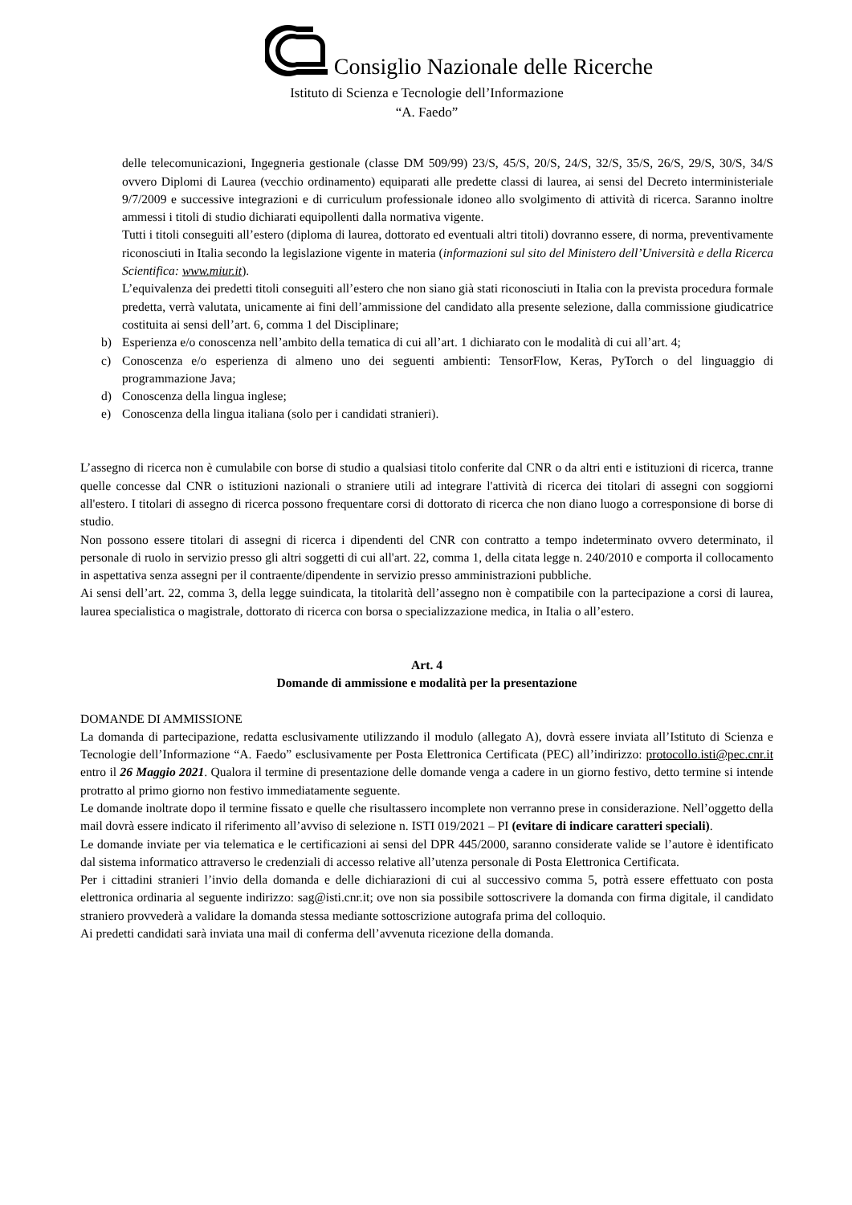Consiglio Nazionale delle Ricerche
Istituto di Scienza e Tecnologie dell’Informazione
“A. Faedo”
delle telecomunicazioni, Ingegneria gestionale (classe DM 509/99) 23/S, 45/S, 20/S, 24/S, 32/S, 35/S, 26/S, 29/S, 30/S, 34/S ovvero Diplomi di Laurea (vecchio ordinamento) equiparati alle predette classi di laurea, ai sensi del Decreto interministeriale 9/7/2009 e successive integrazioni e di curriculum professionale idoneo allo svolgimento di attività di ricerca. Saranno inoltre ammessi i titoli di studio dichiarati equipollenti dalla normativa vigente.
Tutti i titoli conseguiti all’estero (diploma di laurea, dottorato ed eventuali altri titoli) dovranno essere, di norma, preventivamente riconosciuti in Italia secondo la legislazione vigente in materia (informazioni sul sito del Ministero dell’Università e della Ricerca Scientifica: www.miur.it).
L’equivalenza dei predetti titoli conseguiti all’estero che non siano già stati riconosciuti in Italia con la prevista procedura formale predetta, verrà valutata, unicamente ai fini dell’ammissione del candidato alla presente selezione, dalla commissione giudicatrice costituita ai sensi dell’art. 6, comma 1 del Disciplinare;
b) Esperienza e/o conoscenza nell’ambito della tematica di cui all’art. 1 dichiarato con le modalità di cui all’art. 4;
c) Conoscenza e/o esperienza di almeno uno dei seguenti ambienti: TensorFlow, Keras, PyTorch o del linguaggio di programmazione Java;
d) Conoscenza della lingua inglese;
e) Conoscenza della lingua italiana (solo per i candidati stranieri).
L’assegno di ricerca non è cumulabile con borse di studio a qualsiasi titolo conferite dal CNR o da altri enti e istituzioni di ricerca, tranne quelle concesse dal CNR o istituzioni nazionali o straniere utili ad integrare l'attività di ricerca dei titolari di assegni con soggiorni all'estero. I titolari di assegno di ricerca possono frequentare corsi di dottorato di ricerca che non diano luogo a corresponsione di borse di studio.
Non possono essere titolari di assegni di ricerca i dipendenti del CNR con contratto a tempo indeterminato ovvero determinato, il personale di ruolo in servizio presso gli altri soggetti di cui all'art. 22, comma 1, della citata legge n. 240/2010 e comporta il collocamento in aspettativa senza assegni per il contraente/dipendente in servizio presso amministrazioni pubbliche.
Ai sensi dell’art. 22, comma 3, della legge suindicata, la titolarità dell’assegno non è compatibile con la partecipazione a corsi di laurea, laurea specialistica o magistrale, dottorato di ricerca con borsa o specializzazione medica, in Italia o all’estero.
Art. 4
Domande di ammissione e modalità per la presentazione
DOMANDE DI AMMISSIONE
La domanda di partecipazione, redatta esclusivamente utilizzando il modulo (allegato A), dovrà essere inviata all’Istituto di Scienza e Tecnologie dell’Informazione “A. Faedo” esclusivamente per Posta Elettronica Certificata (PEC) all’indirizzo: protocollo.isti@pec.cnr.it entro il 26 Maggio 2021. Qualora il termine di presentazione delle domande venga a cadere in un giorno festivo, detto termine si intende protratto al primo giorno non festivo immediatamente seguente.
Le domande inoltrate dopo il termine fissato e quelle che risultassero incomplete non verranno prese in considerazione. Nell’oggetto della mail dovrà essere indicato il riferimento all’avviso di selezione n. ISTI 019/2021 – PI (evitare di indicare caratteri speciali).
Le domande inviate per via telematica e le certificazioni ai sensi del DPR 445/2000, saranno considerate valide se l’autore è identificato dal sistema informatico attraverso le credenziali di accesso relative all’utenza personale di Posta Elettronica Certificata.
Per i cittadini stranieri l’invio della domanda e delle dichiarazioni di cui al successivo comma 5, potrà essere effettuato con posta elettronica ordinaria al seguente indirizzo: sag@isti.cnr.it; ove non sia possibile sottoscrivere la domanda con firma digitale, il candidato straniero provvederà a validare la domanda stessa mediante sottoscrizione autografa prima del colloquio.
Ai predetti candidati sarà inviata una mail di conferma dell’avvenuta ricezione della domanda.